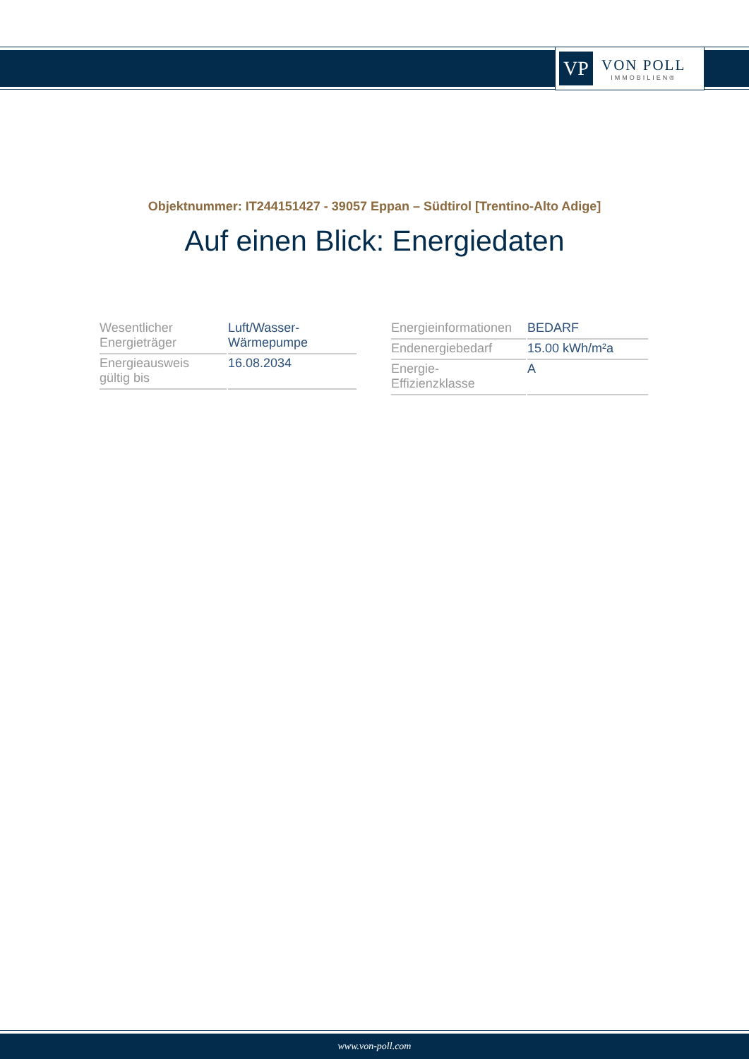VP
VON POLL
IMMOBILIEN®
Objektnummer: IT244151427 - 39057 Eppan – Südtirol [Trentino-Alto Adige]
Auf einen Blick: Energiedaten
| Wesentlicher Energieträger | Luft/Wasser- Wärmepumpe |
| Energieausweis gültig bis | 16.08.2034 |
| Energieinformationen | BEDARF |
| Endenergiebedarf | 15.00 kWh/m²a |
| Energie- Effizienzklasse | A |
www.von-poll.com